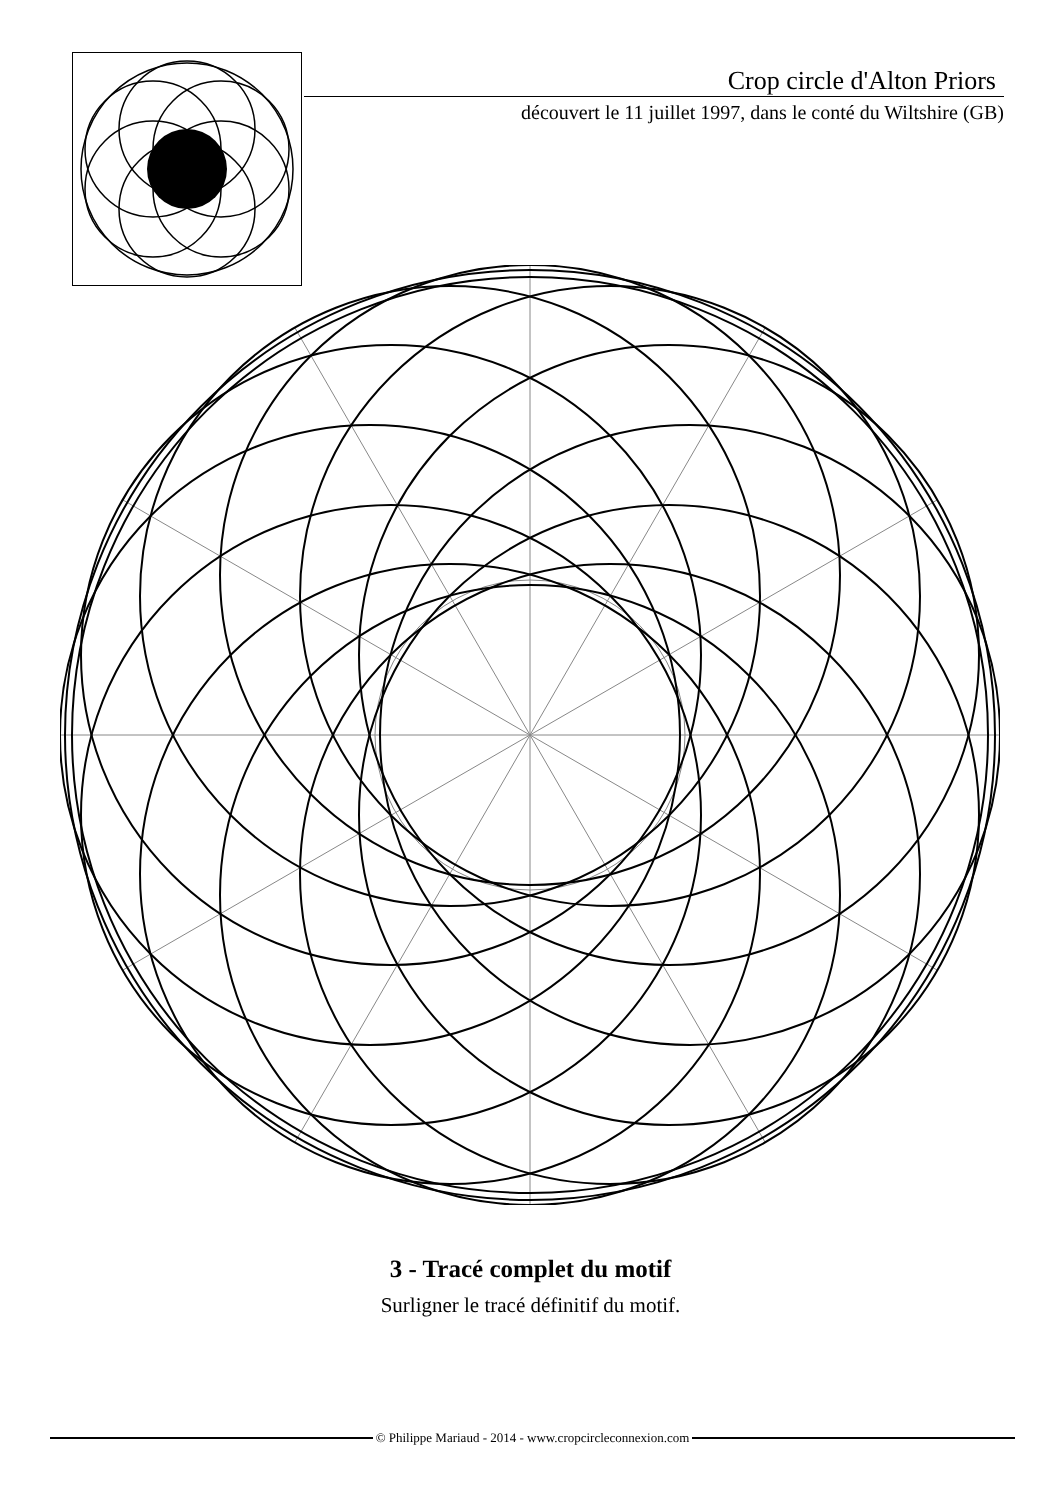Crop circle d'Alton Priors
découvert le 11 juillet 1997, dans le conté du Wiltshire (GB)
3 - Tracé complet du motif
Surligner le tracé définitif du motif.
© Philippe Mariaud - 2014 - www.cropcircleconnexion.com